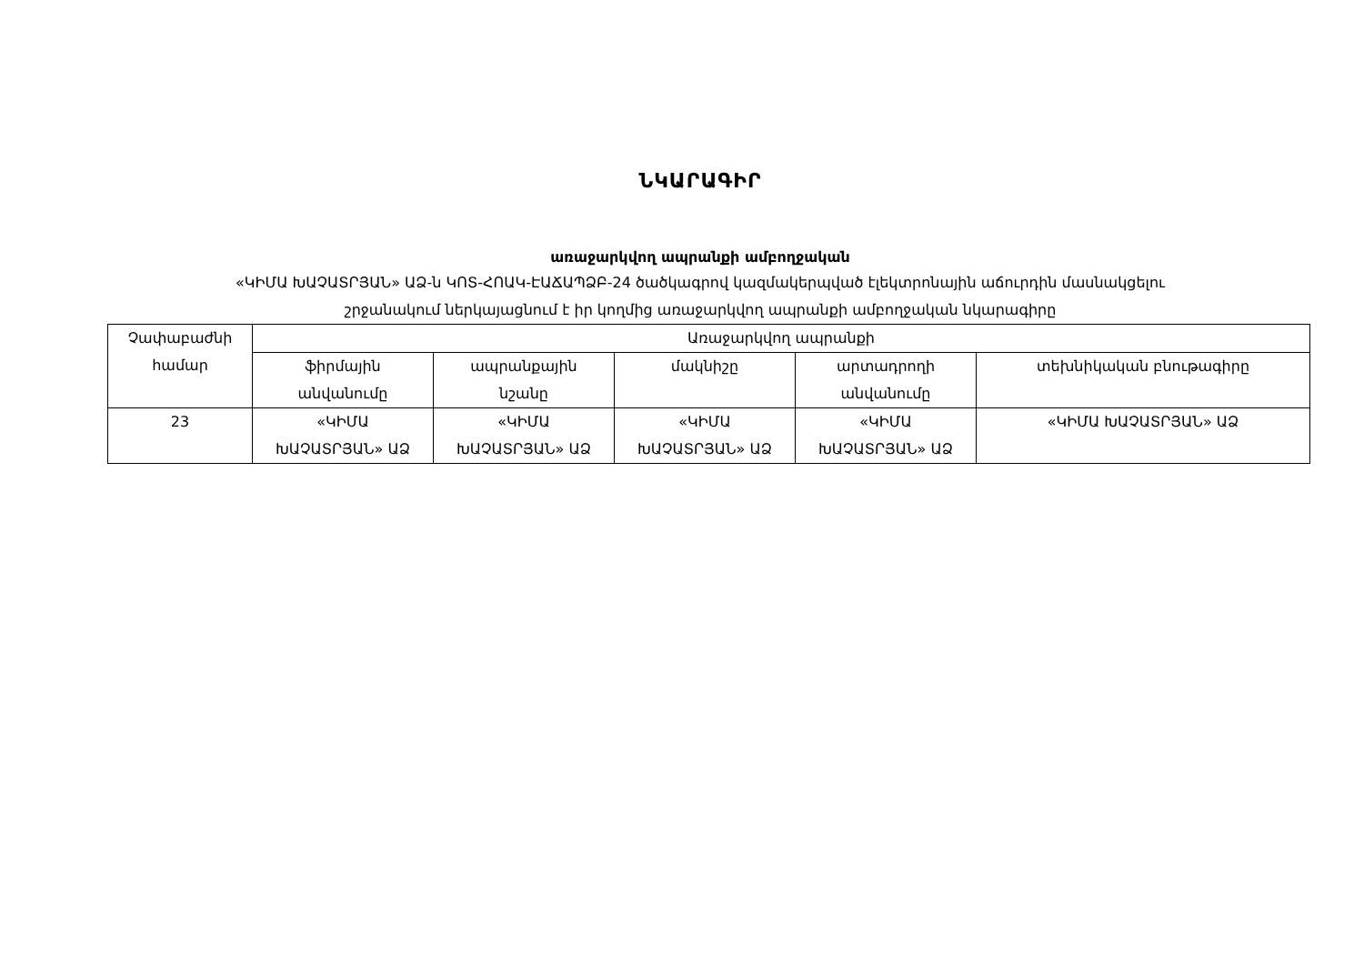ՆԿԱՐԱԳԻՐ
առաջարկվող ապրանքի ամբողջական
«ԿԻՄԱ ԽԱՉԱՏՐՅԱՆ» ԱՁ-ն ԿՈՏ-ՀՈԱԿ-ԷԱՃԱՊՁԲ-24 ծածկագրով կազմակերպված էլեկտրոնային աճուրդին մասնակցելու
շրջանակում ներկայացնում է իր կողմից առաջարկվող ապրանքի ամբողջական նկարագիրը
| Չափաբաժնի համար | Առաջարկվող ապրանքի | | | | |
| --- | --- | --- | --- | --- | --- |
| | ֆիրմային անվանումը | ապրանքային նշանը | մակնիշը | արտադրողի անվանումը | տեխնիկական բնութագիրը |
| 23 | «ԿԻՄԱ ԽԱՉԱՏՐՅԱՆ» ԱՁ | «ԿԻՄԱ ԽԱՉԱՏՐՅԱՆ» ԱՁ | «ԿԻՄԱ ԽԱՉԱՏՐՅԱՆ» ԱՁ | «ԿԻՄԱ ԽԱՉԱՏՐՅԱՆ» ԱՁ | «ԿԻՄԱ ԽԱՉԱՏՐՅԱՆ» ԱՁ |